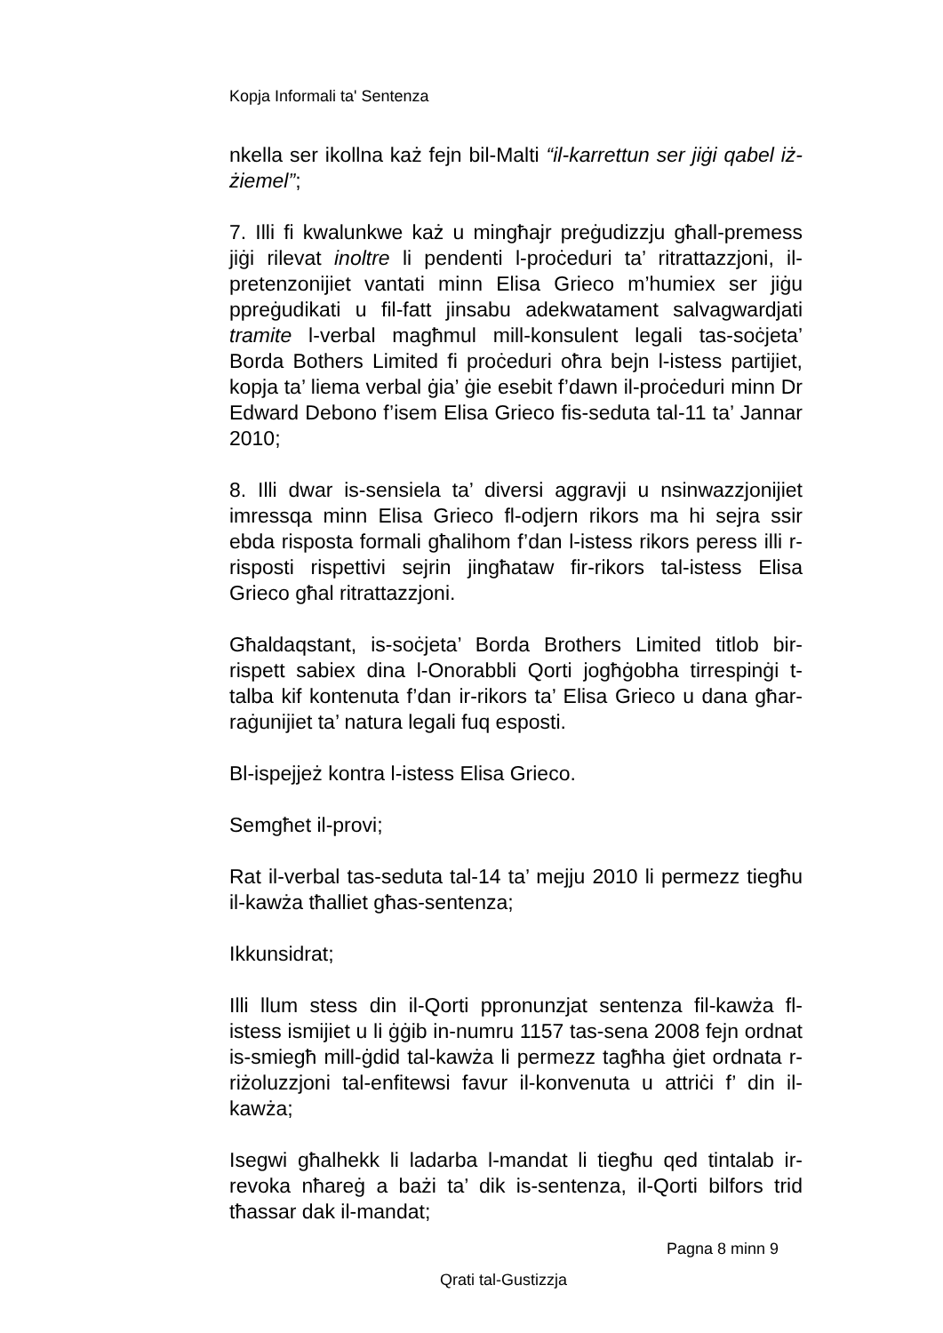Kopja Informali ta' Sentenza
nkella ser ikollna każ fejn bil-Malti “il-karrettun ser jiġi qabel iż-żiemel”;
7. Illi fi kwalunkwe każ u mingħajr preġudizzju għall-premess jiġi rilevat inoltre li pendenti l-proċeduri ta’ ritrattazzjoni, il-pretenzonijiet vantati minn Elisa Grieco m’humiex ser jiġu ppreġudikati u fil-fatt jinsabu adekwatament salvagwardjati tramite l-verbal magħmul mill-konsulent legali tas-soċjeta’ Borda Bothers Limited fi proċeduri oħra bejn l-istess partijiet, kopja ta’ liema verbal ġia’ ġie esebit f’dawn il-proċeduri minn Dr Edward Debono f’isem Elisa Grieco fis-seduta tal-11 ta’ Jannar 2010;
8. Illi dwar is-sensiela ta’ diversi aggravji u nsinwazzjonijiet imressqa minn Elisa Grieco fl-odjern rikors ma hi sejra ssir ebda risposta formali għalihom f’dan l-istess rikors peress illi r-risposti rispettivi sejrin jingħataw fir-rikors tal-istess Elisa Grieco għal ritrattazzjoni.
Għaldaqstant, is-soċjeta’ Borda Brothers Limited titlob bir-rispett sabiex dina l-Onorabbli Qorti jogħġobha tirrespinġi t-talba kif kontenuta f’dan ir-rikors ta’ Elisa Grieco u dana għar-raġunijiet ta’ natura legali fuq esposti.
Bl-ispejjeż kontra l-istess Elisa Grieco.
Semgħet il-provi;
Rat il-verbal tas-seduta tal-14 ta’ mejju 2010 li permezz tiegħu il-kawża tħalliet għas-sentenza;
Ikkunsidrat;
Illi llum stess din il-Qorti ppronunzjat sentenza fil-kawża fl-istess ismijiet u li ġġib in-numru 1157 tas-sena 2008 fejn ordnat is-smiegħ mill-ġdid tal-kawża li permezz tagħha ġiet ordnata r-riżoluzzjoni tal-enfitewsi favur il-konvenuta u attriċi f’ din il-kawża;
Isegwi għalhekk li ladarba l-mandat li tiegħu qed tintalab ir-revoka nħareġ a bażi ta’ dik is-sentenza, il-Qorti bilfors trid tħassar dak il-mandat;
Pagna 8 minn 9
Qrati tal-Gustizzja